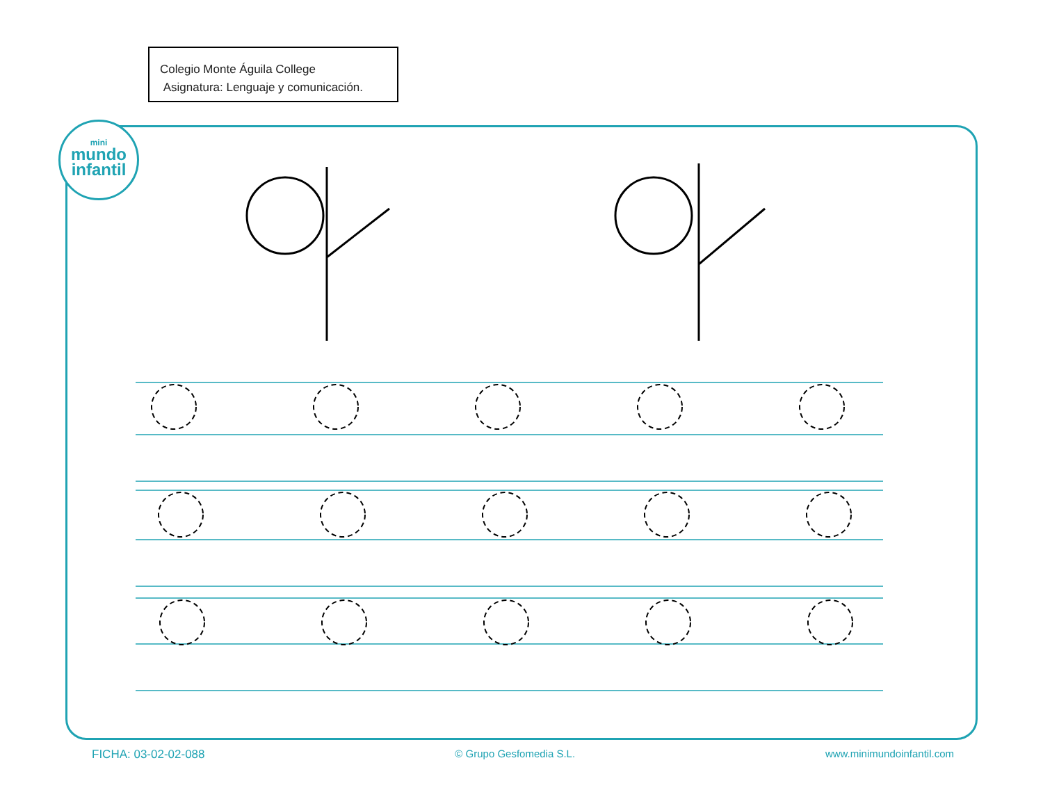Colegio Monte Águila College
Asignatura: Lenguaje y comunicación.
mini
mundo
infantil
FICHA: 03-02-02-088 © Grupo Gesfomedia S.L. www.minimundoinfantil.com